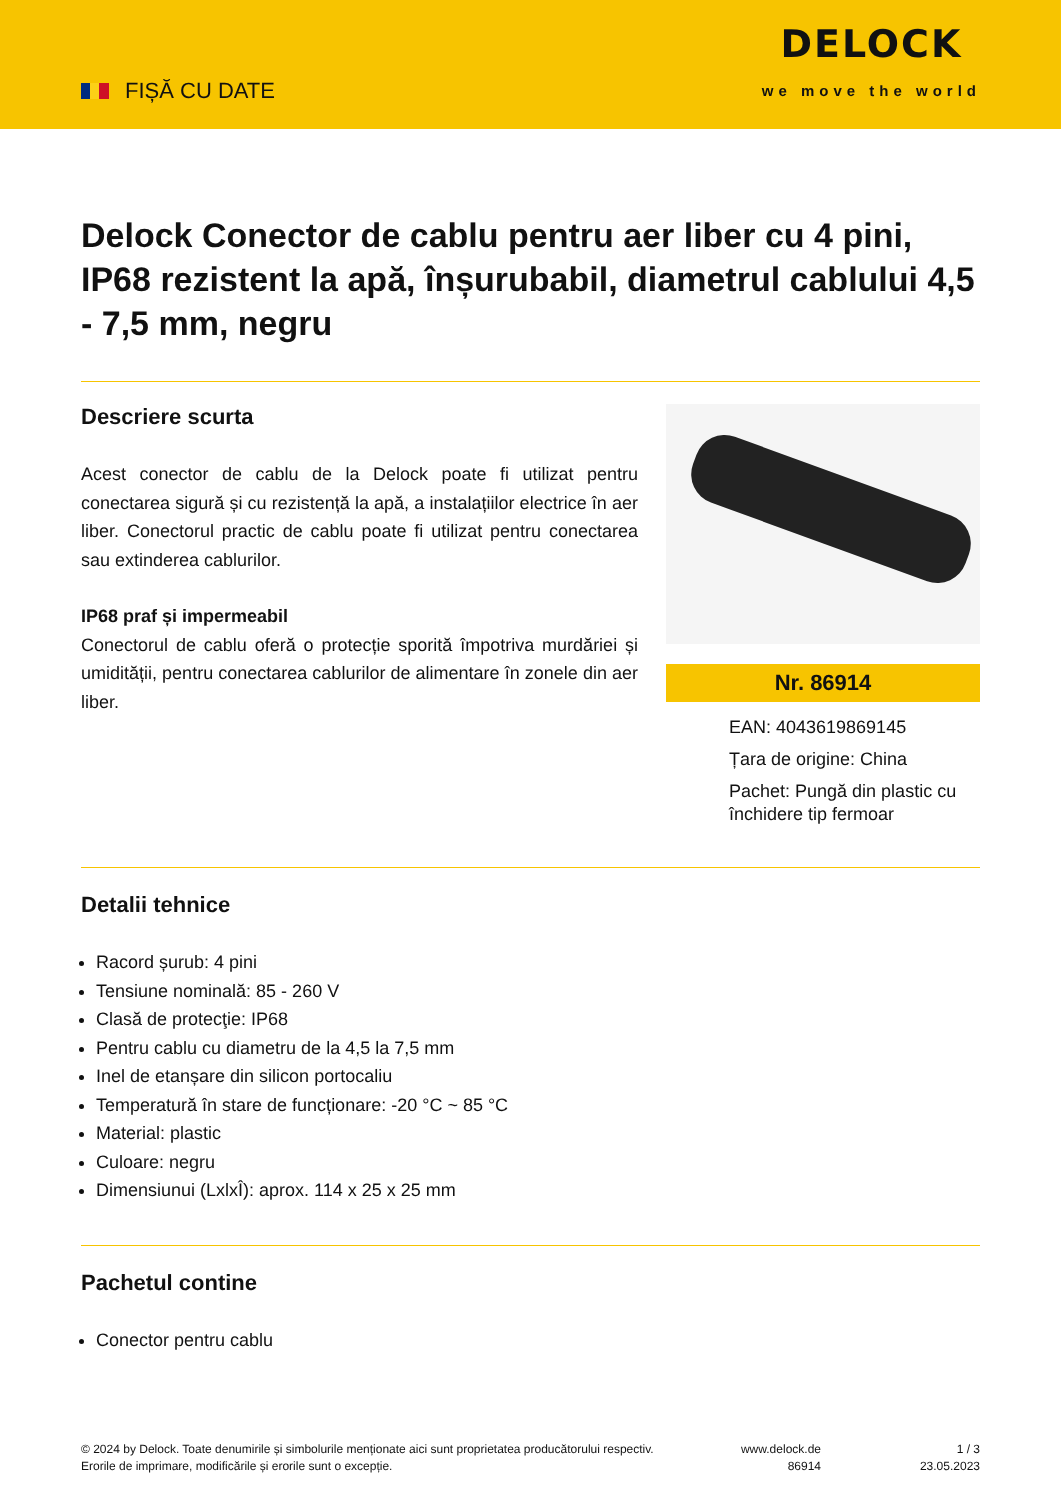FIȘĂ CU DATE
DELOCK
we move the world
Delock Conector de cablu pentru aer liber cu 4 pini, IP68 rezistent la apă, înșurubabil, diametrul cablului 4,5 - 7,5 mm, negru
Descriere scurta
Acest conector de cablu de la Delock poate fi utilizat pentru conectarea sigură și cu rezistență la apă, a instalațiilor electrice în aer liber. Conectorul practic de cablu poate fi utilizat pentru conectarea sau extinderea cablurilor.
IP68 praf și impermeabil
Conectorul de cablu oferă o protecție sporită împotriva murdăriei și umidității, pentru conectarea cablurilor de alimentare în zonele din aer liber.
Nr. 86914
EAN: 4043619869145
Țara de origine: China
Pachet: Pungă din plastic cu închidere tip fermoar
Detalii tehnice
Racord șurub: 4 pini
Tensiune nominală: 85 - 260 V
Clasă de protecţie: IP68
Pentru cablu cu diametru de la 4,5 la 7,5 mm
Inel de etanșare din silicon portocaliu
Temperatură în stare de funcționare: -20 °C ~ 85 °C
Material: plastic
Culoare: negru
Dimensiunui (LxlxÎ): aprox. 114 x 25 x 25 mm
Pachetul contine
Conector pentru cablu
© 2024 by Delock. Toate denumirile și simbolurile menționate aici sunt proprietatea producătorului respectiv. Erorile de imprimare, modificările și erorile sunt o excepție.
www.delock.de
86914
1 / 3
23.05.2023